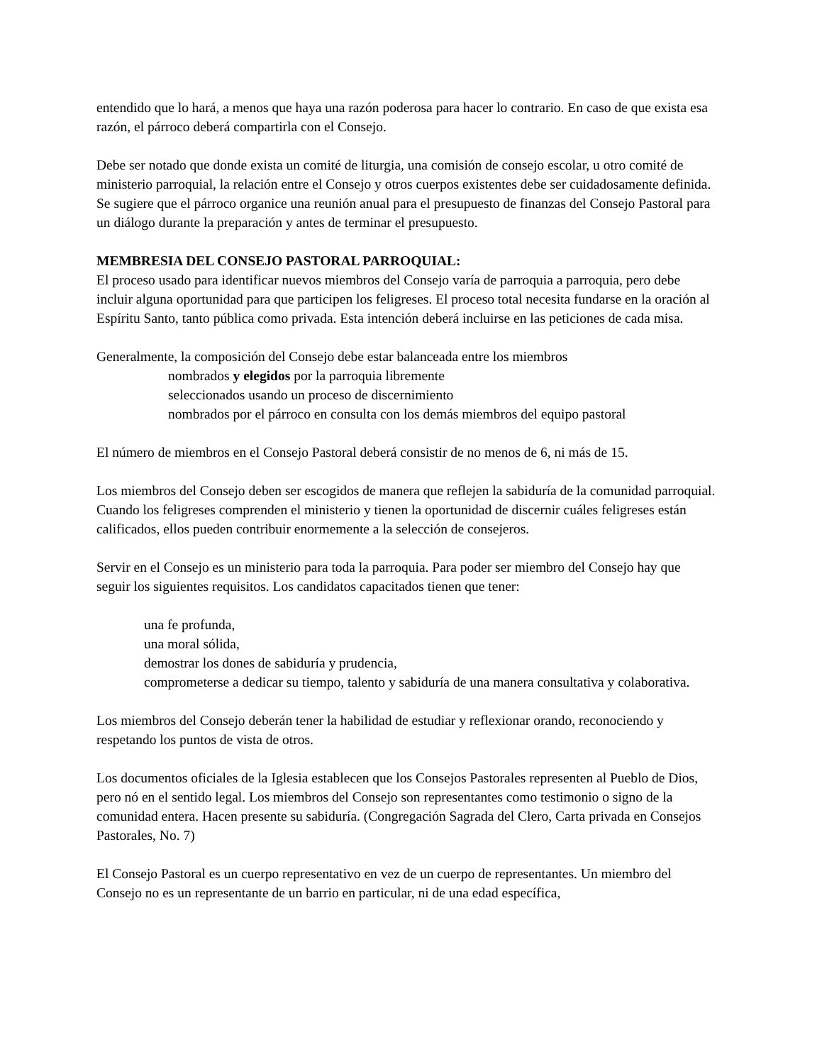entendido que lo hará, a menos que haya una razón poderosa para hacer lo contrario. En caso de que exista esa razón, el párroco deberá compartirla con el Consejo.
Debe ser notado que donde exista un comité de liturgia, una comisión de consejo escolar, u otro comité de ministerio parroquial, la relación entre el Consejo y otros cuerpos existentes debe ser cuidadosamente definida. Se sugiere que el párroco organice una reunión anual para el presupuesto de finanzas del Consejo Pastoral para un diálogo durante la preparación y antes de terminar el presupuesto.
MEMBRESIA DEL CONSEJO PASTORAL PARROQUIAL:
El proceso usado para identificar nuevos miembros del Consejo varía de parroquia a parroquia, pero debe incluir alguna oportunidad para que participen los feligreses. El proceso total necesita fundarse en la oración al Espíritu Santo, tanto pública como privada. Esta intención deberá incluirse en las peticiones de cada misa.
Generalmente, la composición del Consejo debe estar balanceada entre los miembros
nombrados y elegidos por la parroquia libremente
seleccionados usando un proceso de discernimiento
nombrados por el párroco en consulta con los demás miembros del equipo pastoral
El número de miembros en el Consejo Pastoral deberá consistir de no menos de 6, ni más de 15.
Los miembros del Consejo deben ser escogidos de manera que reflejen la sabiduría de la comunidad parroquial. Cuando los feligreses comprenden el ministerio y tienen la oportunidad de discernir cuáles feligreses están calificados, ellos pueden contribuir enormemente a la selección de consejeros.
Servir en el Consejo es un ministerio para toda la parroquia. Para poder ser miembro del Consejo hay que seguir los siguientes requisitos. Los candidatos capacitados tienen que tener:
una fe profunda,
una moral sólida,
demostrar los dones de sabiduría y prudencia,
comprometerse a dedicar su tiempo, talento y sabiduría de una manera consultativa y colaborativa.
Los miembros del Consejo deberán tener la habilidad de estudiar y reflexionar orando, reconociendo y respetando los puntos de vista de otros.
Los documentos oficiales de la Iglesia establecen que los Consejos Pastorales representen al Pueblo de Dios, pero nó en el sentido legal. Los miembros del Consejo son representantes como testimonio o signo de la comunidad entera. Hacen presente su sabiduría. (Congregación Sagrada del Clero, Carta privada en Consejos Pastorales, No. 7)
El Consejo Pastoral es un cuerpo representativo en vez de un cuerpo de representantes. Un miembro del Consejo no es un representante de un barrio en particular, ni de una edad específica,